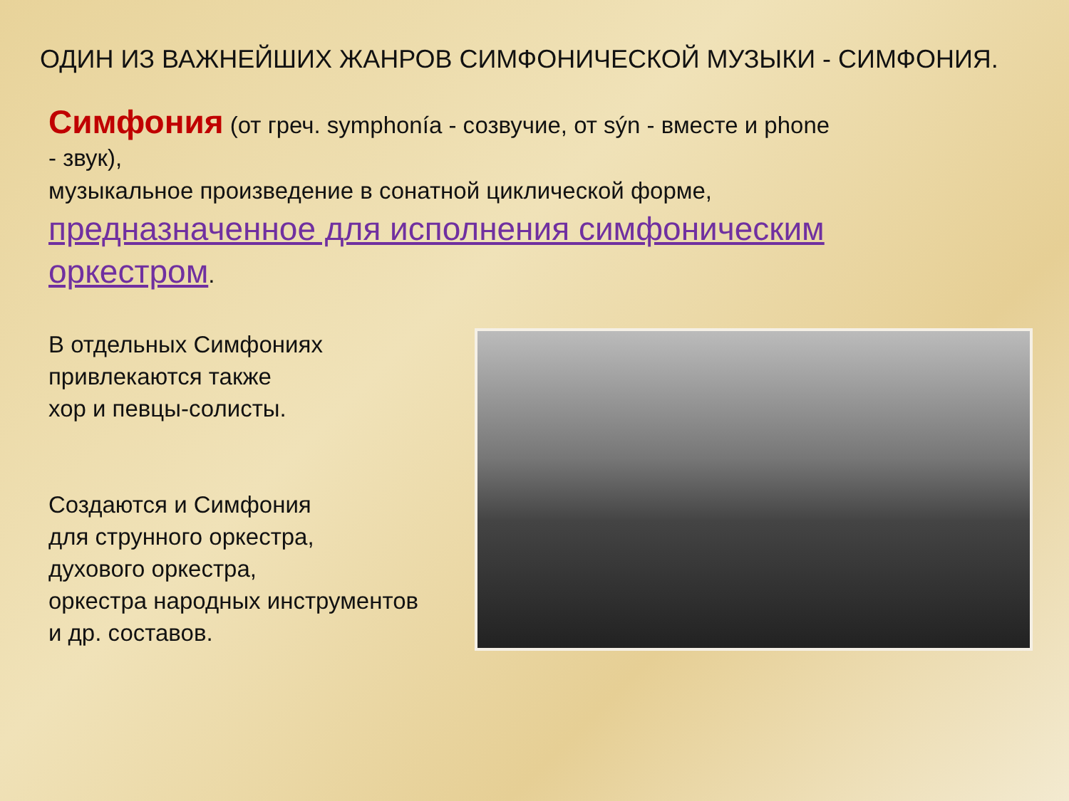ОДИН ИЗ ВАЖНЕЙШИХ ЖАНРОВ СИМФОНИЧЕСКОЙ МУЗЫКИ - СИМФОНИЯ.
Симфония (от греч. symphonía - созвучие, от sýn - вместе и phone - звук),
музыкальное произведение в сонатной циклической форме,
предназначенное для исполнения симфоническим оркестром.
В отдельных Симфониях
привлекаются также
хор и певцы-солисты.
Создаются и Симфония
для струнного оркестра,
духового оркестра,
оркестра народных инструментов
и др. составов.